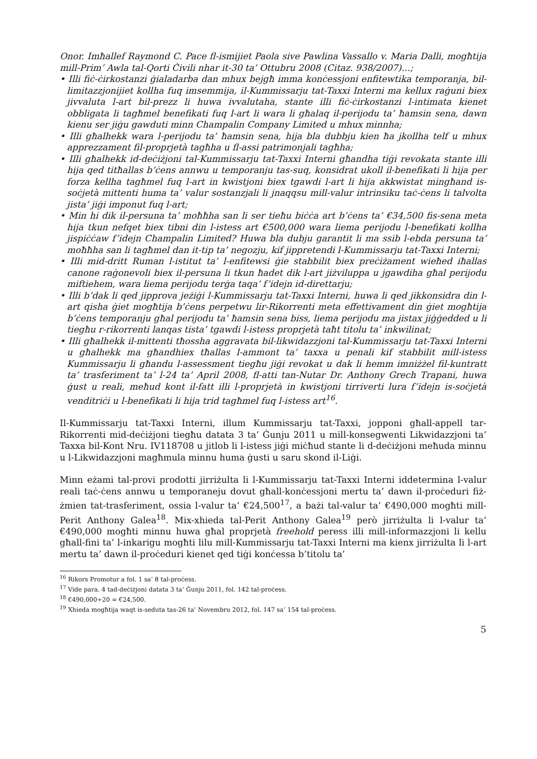Onor. Imħallef Raymond C. Pace fl-ismijiet Paola sive Pawlina Vassallo v. Maria Dalli, mogħtija mill-Prim’ Awla tal-Qorti Ċivili nhar it-30 ta’ Ottubru 2008 (Citaz. 938/2007)…;
• Illi fiċ-ċirkostanzi ġialadarba dan mhux bejgħ imma konċessjoni enfitewtika temporanja, bil-limitazzjonijiet kollha fuq imsemmija, il-Kummissarju tat-Taxxi Interni ma kellux raġuni biex jivvaluta l-art bil-prezz li huwa ivvalutaha, stante illi fiċ-ċirkostanzi l-intimata kienet obbligata li tagħmel benefikati fuq l-art li wara li għalaq il-perijodu ta’ ħamsin sena, dawn kienu ser jiġu gawduti minn Champalin Company Limited u mhux minnha;
• Illi għalhekk wara l-perijodu ta’ ħamsin sena, hija bla dubbju kien ħa jkollha telf u mhux apprezzament fil-proprjetà tagħha u fl-assi patrimonjali tagħha;
• Illi għalhekk id-deċiżjoni tal-Kummissarju tat-Taxxi Interni għandha tiġi revokata stante illi hija qed titħallas b’ċens annwu u temporanju tas-suq, konsidrat ukoll il-benefikati li hija per forza kellha tagħmel fuq l-art in kwistjoni biex tgawdi l-art li hija akkwistat mingħand is-soċjetà mittenti huma ta’ valur sostanzjali li jnaqqsu mill-valur intrinsiku taċ-ċens li talvolta jista’ jiġi imponut fuq l-art;
• Min hi dik il-persuna ta’ moħħha san li ser tieħu biċċa art b’ċens ta’ €34,500 fis-sena meta hija tkun nefqet biex tibni din l-istess art €500,000 wara liema perijodu l-benefikati kollha jispiċċaw f’idejn Champalin Limited? Huwa bla dubju garantit li ma ssib l-ebda persuna ta’ moħħha san li tagħmel dan it-tip ta’ negozju, kif jippretendi l-Kummissarju tat-Taxxi Interni;
• Illi mid-dritt Ruman l-istitut ta’ l-enfitewsi ġie stabbilit biex preċiżament wieħed iħallas canone raġonevoli biex il-persuna li tkun ħadet dik l-art jiżviluppa u jgawdiha għal perijodu miftiehem, wara liema perijodu terġa taqa’ f’idejn id-direttarju;
• Illi b’dak li qed jipprova jeżiġi l-Kummissarju tat-Taxxi Interni, huwa li qed jikkonsidra din l-art qisha ġiet mogħtija b’ċens perpetwu lir-Rikorrenti meta effettivament din ġiet mogħtija b’ċens temporanju għal perijodu ta’ ħamsin sena biss, liema perijodu ma jistax jiġġedded u li tiegħu r-rikorrenti lanqas tista’ tgawdi l-istess proprjetà taħt titolu ta’ inkwilinat;
• Illi għalhekk il-mittenti tħossha aggravata bil-likwidazzjoni tal-Kummissarju tat-Taxxi Interni u għalhekk ma għandhiex tħallas l-ammont ta’ taxxa u penali kif stabbilit mill-istess Kummissarju li għandu l-assessment tiegħu jiġi revokat u dak li hemm imniżżel fil-kuntratt ta’ trasferiment ta’ l-24 ta’ April 2008, fl-atti tan-Nutar Dr. Anthony Grech Trapani, huwa ġust u reali, meħud kont il-fatt illi l-proprjetà in kwistjoni tirriverti lura f’idejn is-soċjetà venditriċi u l-benefikati li hija trid tagħmel fuq l-istess art<sup>16</sup>.
Il-Kummissarju tat-Taxxi Interni, illum Kummissarju tat-Taxxi, jopponi għall-appell tar-Rikorrenti mid-deċiżjoni tiegħu datata 3 ta’ Ġunju 2011 u mill-konsegwenti Likwidazzjoni ta’ Taxxa bil-Kont Nru. IV118708 u jitlob li l-istess jiġi miċħud stante li d-deċiżjoni meħuda minnu u l-Likwidazzjoni magħmula minnu huma ġusti u saru skond il-Liġi.
Minn eżami tal-provi prodotti jirriżulta li l-Kummissarju tat-Taxxi Interni iddetermina l-valur reali taċ-ċens annwu u temporaneju dovut għall-konċessjoni mertu ta’ dawn il-proċeduri fiż-żmien tat-trasferiment, ossia l-valur ta’ €24,500<sup>17</sup>, a bażi tal-valur ta’ €490,000 mogħti mill-Perit Anthony Galea<sup>18</sup>. Mix-xhieda tal-Perit Anthony Galea<sup>19</sup> però jirriżulta li l-valur ta’ €490,000 mogħti minnu huwa għal proprjetà freehold peress illi mill-informazzjoni li kellu għall-fini ta’ l-inkarigu mogħti lilu mill-Kummissarju tat-Taxxi Interni ma kienx jirriżulta li l-art mertu ta’ dawn il-proċeduri kienet qed tiġi konċessa b’titolu ta’
<sup>16</sup> Rikors Promotur a fol. 1 sa’ 8 tal-proċess.
<sup>17</sup> Vide para. 4 tad-deċiżjoni datata 3 ta’ Ġunju 2011, fol. 142 tal-proċess.
<sup>18</sup> €490,000÷20 = €24,500.
<sup>19</sup> Xhieda mogħtija waqt is-seduta tas-26 ta’ Novembru 2012, fol. 147 sa’ 154 tal-proċess.
5